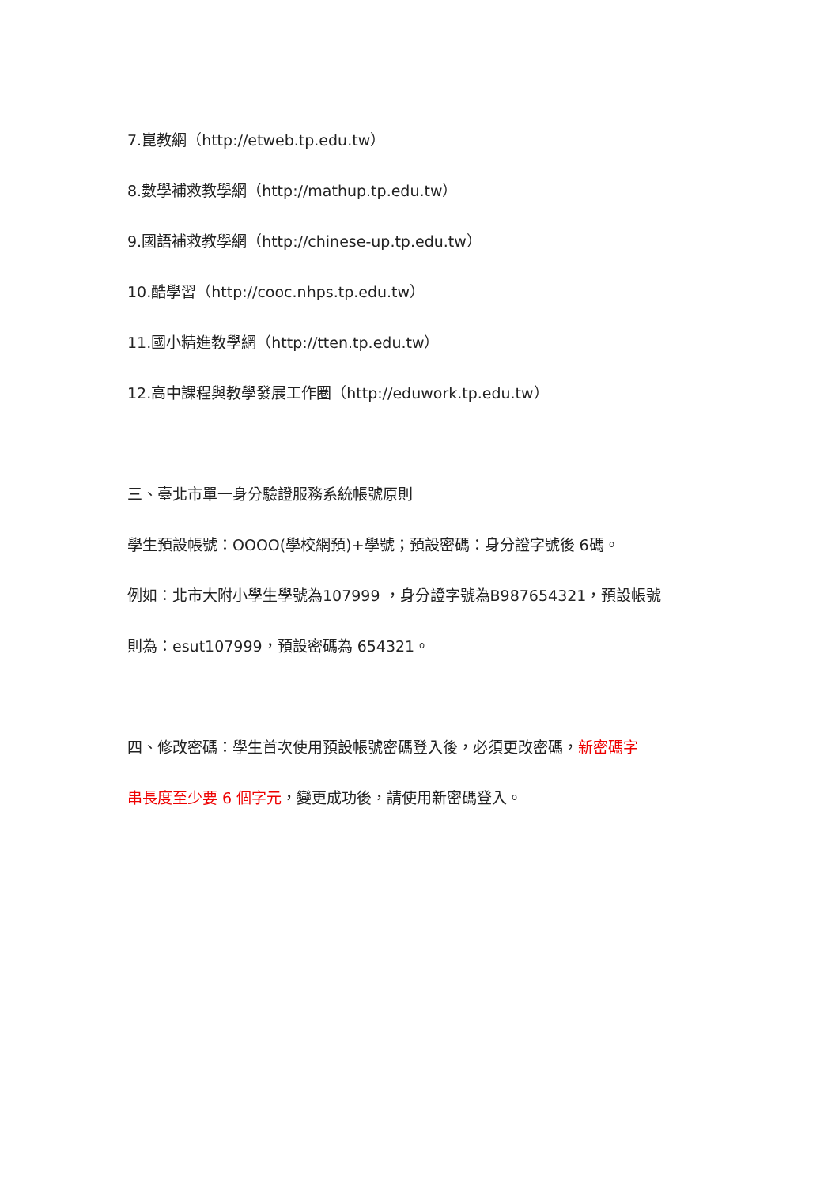7.崑教網（http://etweb.tp.edu.tw）
8.數學補救教學網（http://mathup.tp.edu.tw）
9.國語補救教學網（http://chinese-up.tp.edu.tw）
10.酷學習（http://cooc.nhps.tp.edu.tw）
11.國小精進教學網（http://tten.tp.edu.tw）
12.高中課程與教學發展工作圈（http://eduwork.tp.edu.tw）
三、臺北市單一身分驗證服務系統帳號原則
學生預設帳號：OOOO(學校網預)+學號；預設密碼：身分證字號後 6碼。
例如：北市大附小學生學號為107999 ，身分證字號為B987654321，預設帳號
則為：esut107999，預設密碼為 654321。
四、修改密碼：學生首次使用預設帳號密碼登入後，必須更改密碼，新密碼字
串長度至少要 6 個字元，變更成功後，請使用新密碼登入。